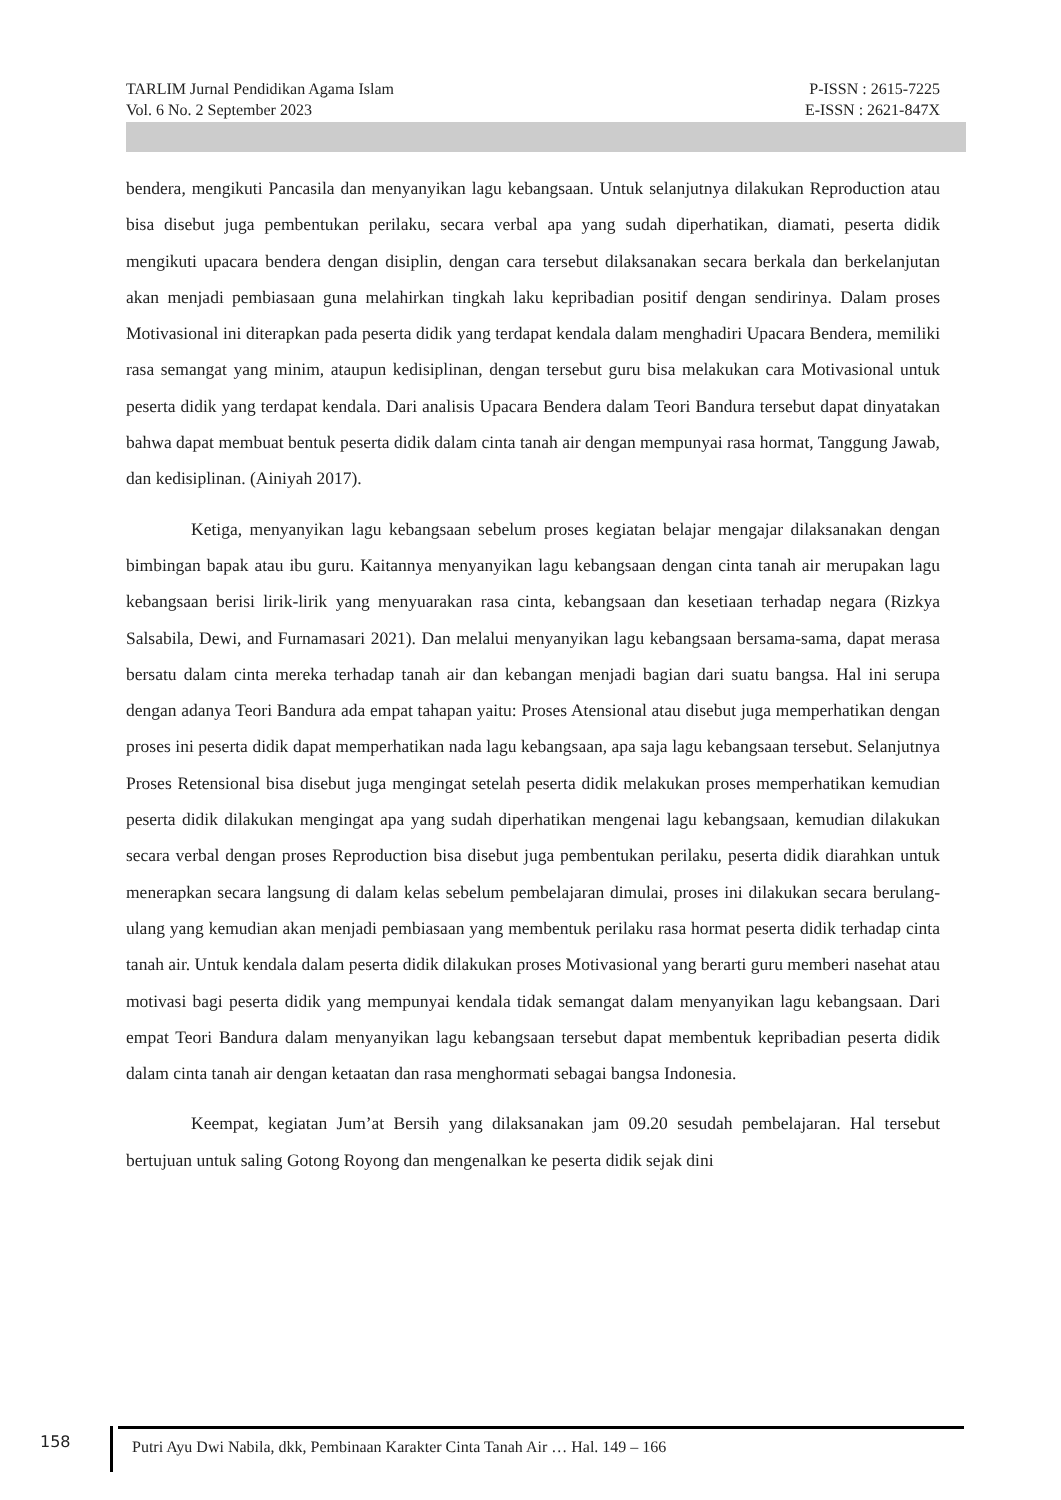TARLIM Jurnal Pendidikan Agama Islam P-ISSN : 2615-7225
Vol. 6 No. 2 September 2023 E-ISSN : 2621-847X
bendera, mengikuti Pancasila dan menyanyikan lagu kebangsaan. Untuk selanjutnya dilakukan Reproduction atau bisa disebut juga pembentukan perilaku, secara verbal apa yang sudah diperhatikan, diamati, peserta didik mengikuti upacara bendera dengan disiplin, dengan cara tersebut dilaksanakan secara berkala dan berkelanjutan akan menjadi pembiasaan guna melahirkan tingkah laku kepribadian positif dengan sendirinya. Dalam proses Motivasional ini diterapkan pada peserta didik yang terdapat kendala dalam menghadiri Upacara Bendera, memiliki rasa semangat yang minim, ataupun kedisiplinan, dengan tersebut guru bisa melakukan cara Motivasional untuk peserta didik yang terdapat kendala. Dari analisis Upacara Bendera dalam Teori Bandura tersebut dapat dinyatakan bahwa dapat membuat bentuk peserta didik dalam cinta tanah air dengan mempunyai rasa hormat, Tanggung Jawab, dan kedisiplinan. (Ainiyah 2017).
Ketiga, menyanyikan lagu kebangsaan sebelum proses kegiatan belajar mengajar dilaksanakan dengan bimbingan bapak atau ibu guru. Kaitannya menyanyikan lagu kebangsaan dengan cinta tanah air merupakan lagu kebangsaan berisi lirik-lirik yang menyuarakan rasa cinta, kebangsaan dan kesetiaan terhadap negara (Rizkya Salsabila, Dewi, and Furnamasari 2021). Dan melalui menyanyikan lagu kebangsaan bersama-sama, dapat merasa bersatu dalam cinta mereka terhadap tanah air dan kebangan menjadi bagian dari suatu bangsa. Hal ini serupa dengan adanya Teori Bandura ada empat tahapan yaitu: Proses Atensional atau disebut juga memperhatikan dengan proses ini peserta didik dapat memperhatikan nada lagu kebangsaan, apa saja lagu kebangsaan tersebut. Selanjutnya Proses Retensional bisa disebut juga mengingat setelah peserta didik melakukan proses memperhatikan kemudian peserta didik dilakukan mengingat apa yang sudah diperhatikan mengenai lagu kebangsaan, kemudian dilakukan secara verbal dengan proses Reproduction bisa disebut juga pembentukan perilaku, peserta didik diarahkan untuk menerapkan secara langsung di dalam kelas sebelum pembelajaran dimulai, proses ini dilakukan secara berulang-ulang yang kemudian akan menjadi pembiasaan yang membentuk perilaku rasa hormat peserta didik terhadap cinta tanah air. Untuk kendala dalam peserta didik dilakukan proses Motivasional yang berarti guru memberi nasehat atau motivasi bagi peserta didik yang mempunyai kendala tidak semangat dalam menyanyikan lagu kebangsaan. Dari empat Teori Bandura dalam menyanyikan lagu kebangsaan tersebut dapat membentuk kepribadian peserta didik dalam cinta tanah air dengan ketaatan dan rasa menghormati sebagai bangsa Indonesia.
Keempat, kegiatan Jum’at Bersih yang dilaksanakan jam 09.20 sesudah pembelajaran. Hal tersebut bertujuan untuk saling Gotong Royong dan mengenalkan ke peserta didik sejak dini
158 Putri Ayu Dwi Nabila, dkk, Pembinaan Karakter Cinta Tanah Air … Hal. 149 – 166